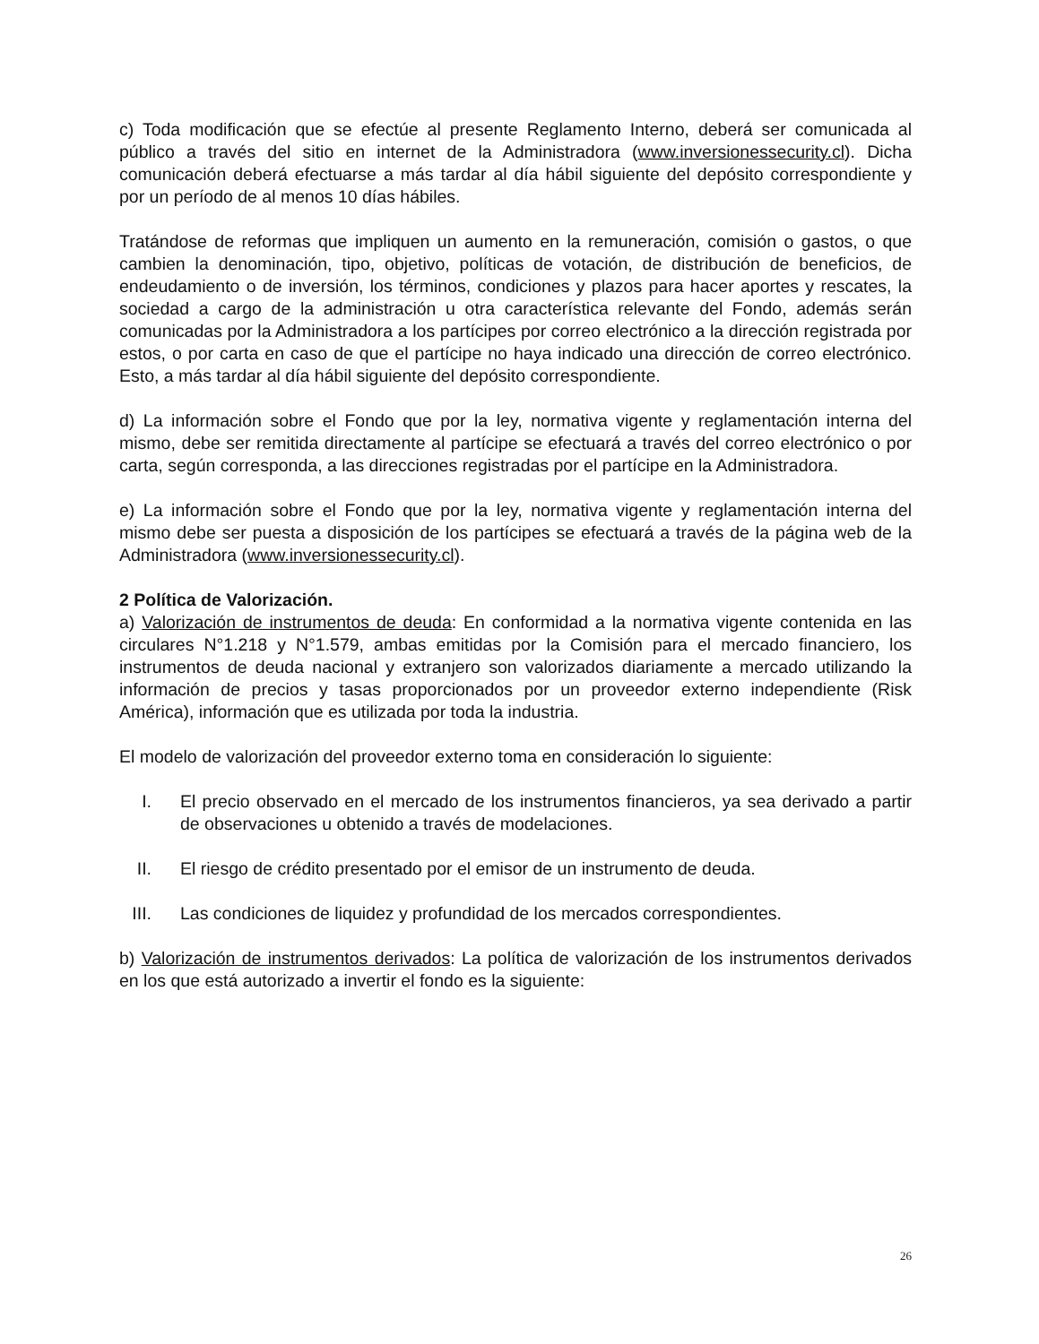c) Toda modificación que se efectúe al presente Reglamento Interno, deberá ser comunicada al público a través del sitio en internet de la Administradora (www.inversionessecurity.cl). Dicha comunicación deberá efectuarse a más tardar al día hábil siguiente del depósito correspondiente y por un período de al menos 10 días hábiles.
Tratándose de reformas que impliquen un aumento en la remuneración, comisión o gastos, o que cambien la denominación, tipo, objetivo, políticas de votación, de distribución de beneficios, de endeudamiento o de inversión, los términos, condiciones y plazos para hacer aportes y rescates, la sociedad a cargo de la administración u otra característica relevante del Fondo, además serán comunicadas por la Administradora a los partícipes por correo electrónico a la dirección registrada por estos, o por carta en caso de que el partícipe no haya indicado una dirección de correo electrónico. Esto, a más tardar al día hábil siguiente del depósito correspondiente.
d) La información sobre el Fondo que por la ley, normativa vigente y reglamentación interna del mismo, debe ser remitida directamente al partícipe se efectuará a través del correo electrónico o por carta, según corresponda, a las direcciones registradas por el partícipe en la Administradora.
e) La información sobre el Fondo que por la ley, normativa vigente y reglamentación interna del mismo debe ser puesta a disposición de los partícipes se efectuará a través de la página web de la Administradora (www.inversionessecurity.cl).
2 Política de Valorización.
a) Valorización de instrumentos de deuda: En conformidad a la normativa vigente contenida en las circulares N°1.218 y N°1.579, ambas emitidas por la Comisión para el mercado financiero, los instrumentos de deuda nacional y extranjero son valorizados diariamente a mercado utilizando la información de precios y tasas proporcionados por un proveedor externo independiente (Risk América), información que es utilizada por toda la industria.
El modelo de valorización del proveedor externo toma en consideración lo siguiente:
I. El precio observado en el mercado de los instrumentos financieros, ya sea derivado a partir de observaciones u obtenido a través de modelaciones.
II. El riesgo de crédito presentado por el emisor de un instrumento de deuda.
III. Las condiciones de liquidez y profundidad de los mercados correspondientes.
b) Valorización de instrumentos derivados: La política de valorización de los instrumentos derivados en los que está autorizado a invertir el fondo es la siguiente:
26